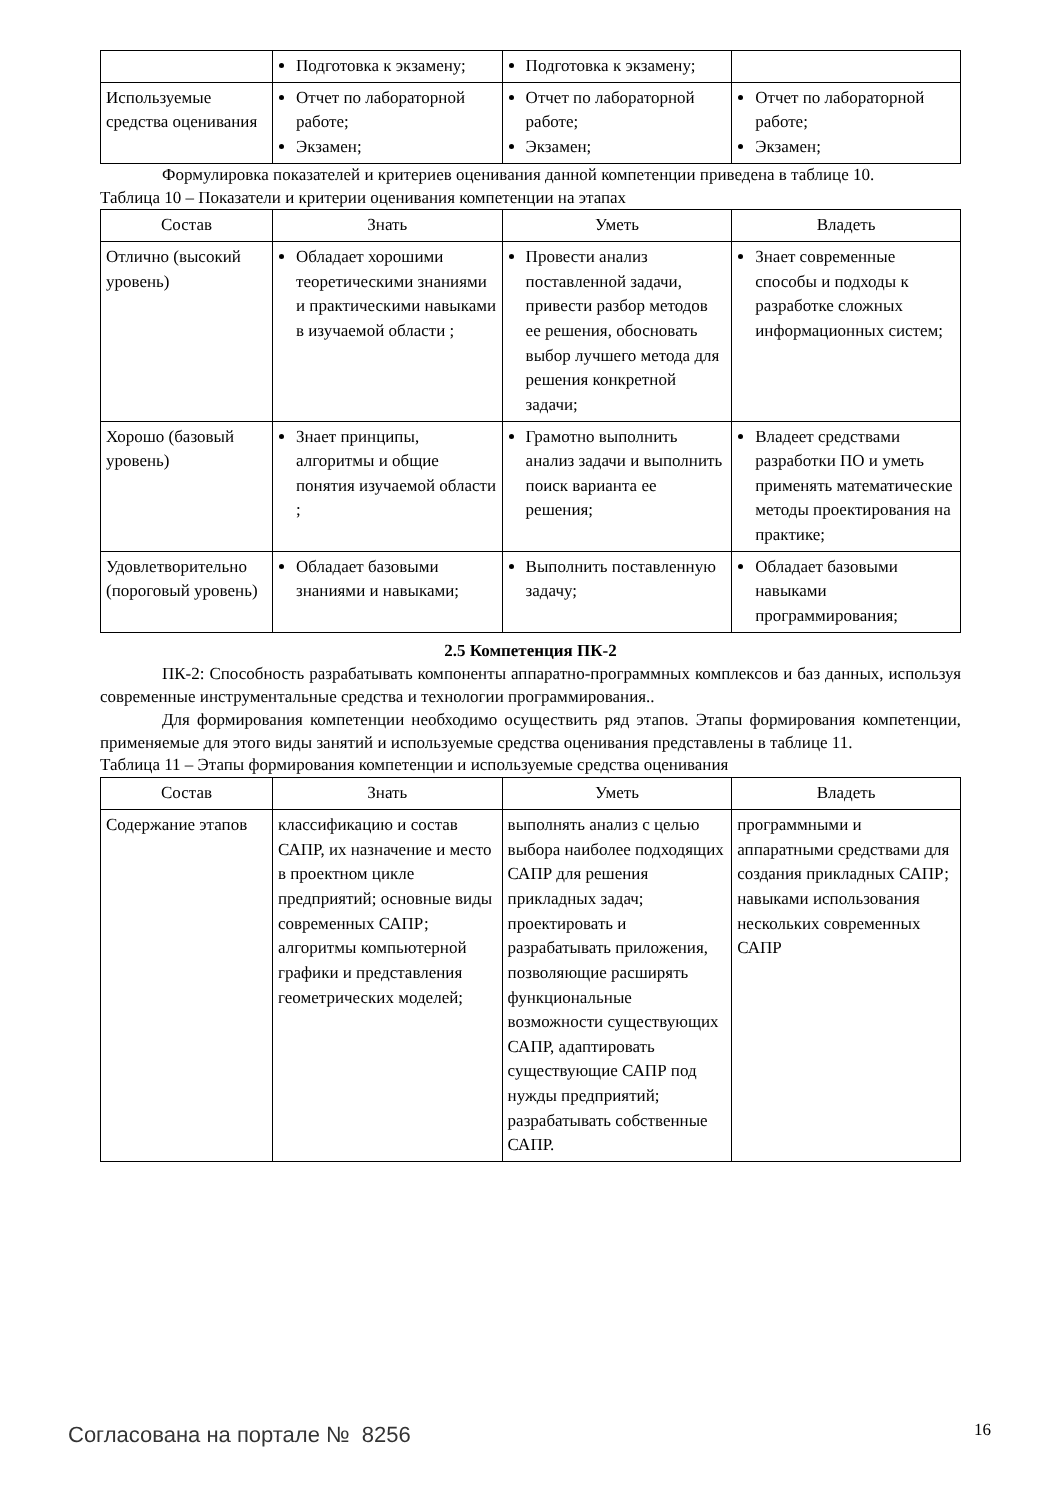| | Подготовка к экзамену; | Подготовка к экзамену; | |
| Используемые средства оценивания | Отчет по лабораторной работе; Экзамен; | Отчет по лабораторной работе; Экзамен; | Отчет по лабораторной работе; Экзамен; |
Формулировка показателей и критериев оценивания данной компетенции приведена в таблице 10.
Таблица 10 – Показатели и критерии оценивания компетенции на этапах
| Состав | Знать | Уметь | Владеть |
| --- | --- | --- | --- |
| Отлично (высокий уровень) | Обладает хорошими теоретическими знаниями и практическими навыками в изучаемой области ; | Провести анализ поставленной задачи, привести разбор методов ее решения, обосновать выбор лучшего метода для решения конкретной задачи; | Знает современные способы и подходы к разработке сложных информационных систем; |
| Хорошо (базовый уровень) | Знает принципы, алгоритмы и общие понятия изучаемой области ; | Грамотно выполнить анализ задачи и выполнить поиск варианта ее решения; | Владеет средствами разработки ПО и уметь применять математические методы проектирования на практике; |
| Удовлетворительно (пороговый уровень) | Обладает базовыми знаниями и навыками; | Выполнить поставленную задачу; | Обладает базовыми навыками программирования; |
2.5 Компетенция ПК-2
ПК-2: Способность разрабатывать компоненты аппаратно-программных комплексов и баз данных, используя современные инструментальные средства и технологии программирования..
Для формирования компетенции необходимо осуществить ряд этапов. Этапы формирования компетенции, применяемые для этого виды занятий и используемые средства оценивания представлены в таблице 11.
Таблица 11 – Этапы формирования компетенции и используемые средства оценивания
| Состав | Знать | Уметь | Владеть |
| --- | --- | --- | --- |
| Содержание этапов | классификацию и состав САПР, их назначение и место в проектном цикле предприятий; основные виды современных САПР; алгоритмы компьютерной графики и представления геометрических моделей; | выполнять анализ с целью выбора наиболее подходящих САПР для решения прикладных задач; проектировать и разрабатывать приложения, позволяющие расширять функциональные возможности существующих САПР, адаптировать существующие САПР под нужды предприятий; разрабатывать собственные САПР. | программными и аппаратными средствами для создания прикладных САПР; навыками использования нескольких современных САПР |
Согласована на портале № 8256 16